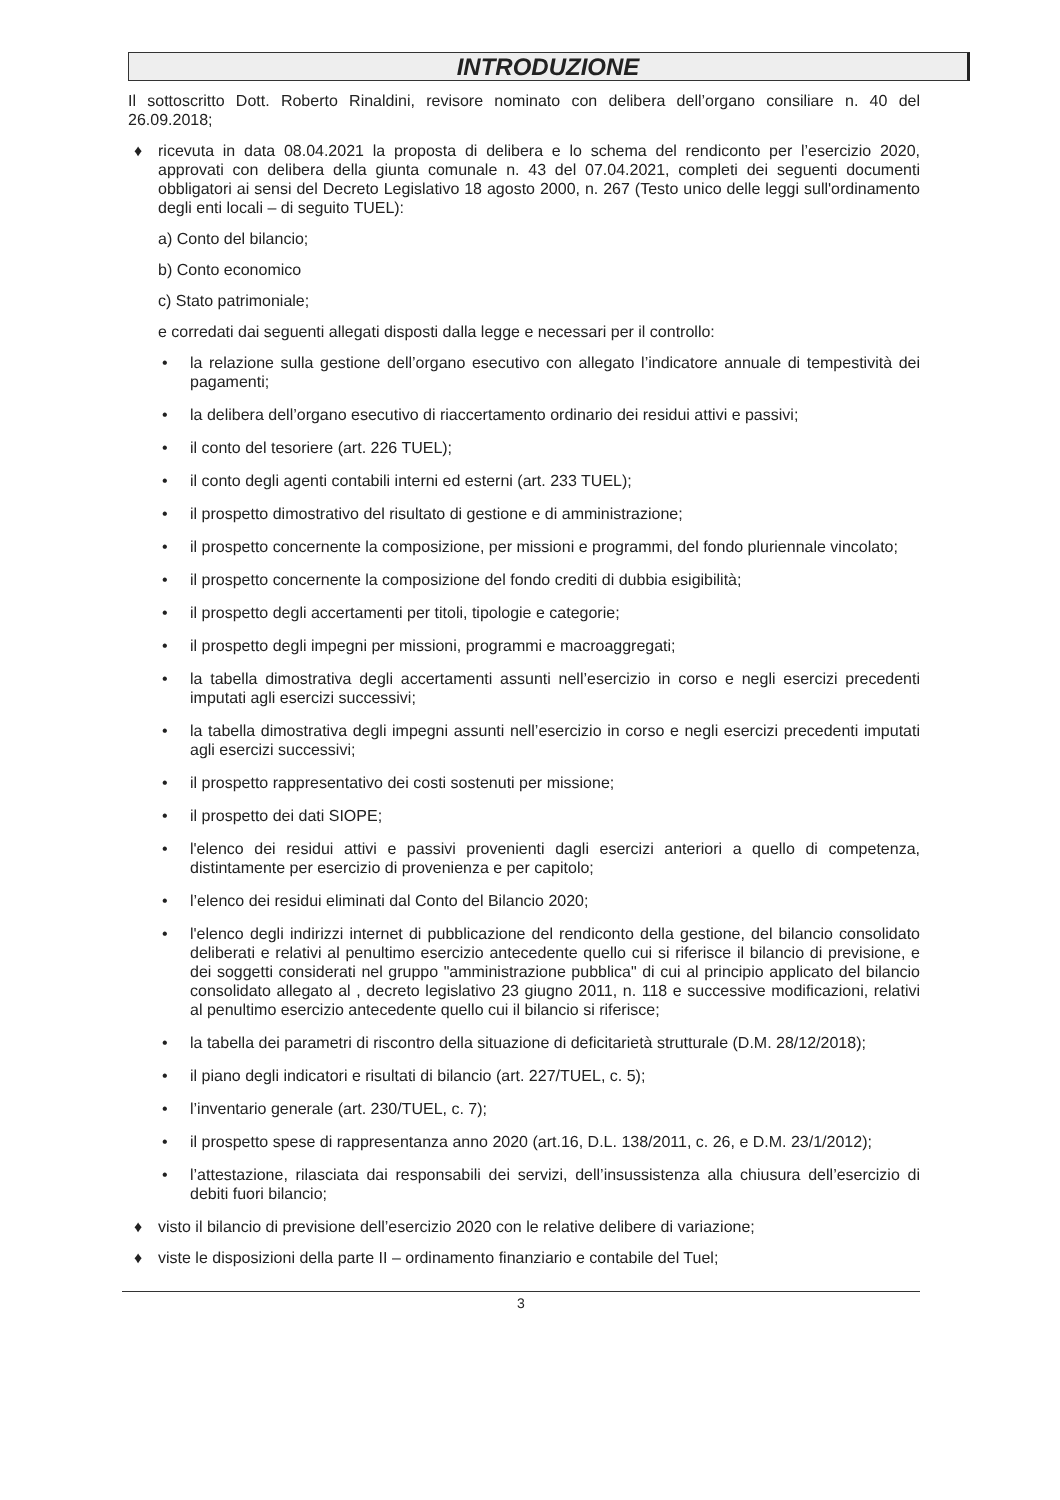INTRODUZIONE
Il sottoscritto Dott. Roberto Rinaldini, revisore nominato con delibera dell’organo consiliare n. 40 del 26.09.2018;
♦ ricevuta in data 08.04.2021 la proposta di delibera e lo schema del rendiconto per l’esercizio 2020, approvati con delibera della giunta comunale n. 43 del 07.04.2021, completi dei seguenti documenti obbligatori ai sensi del Decreto Legislativo 18 agosto 2000, n. 267 (Testo unico delle leggi sull'ordinamento degli enti locali – di seguito TUEL):
a) Conto del bilancio;
b) Conto economico
c) Stato patrimoniale;
e corredati dai seguenti allegati disposti dalla legge e necessari per il controllo:
• la relazione sulla gestione dell’organo esecutivo con allegato l’indicatore annuale di tempestività dei pagamenti;
• la delibera dell’organo esecutivo di riaccertamento ordinario dei residui attivi e passivi;
• il conto del tesoriere (art. 226 TUEL);
• il conto degli agenti contabili interni ed esterni (art. 233 TUEL);
• il prospetto dimostrativo del risultato di gestione e di amministrazione;
• il prospetto concernente la composizione, per missioni e programmi, del fondo pluriennale vincolato;
• il prospetto concernente la composizione del fondo crediti di dubbia esigibilità;
• il prospetto degli accertamenti per titoli, tipologie e categorie;
• il prospetto degli impegni per missioni, programmi e macroaggregati;
• la tabella dimostrativa degli accertamenti assunti nell’esercizio in corso e negli esercizi precedenti imputati agli esercizi successivi;
• la tabella dimostrativa degli impegni assunti nell’esercizio in corso e negli esercizi precedenti imputati agli esercizi successivi;
• il prospetto rappresentativo dei costi sostenuti per missione;
• il prospetto dei dati SIOPE;
• l'elenco dei residui attivi e passivi provenienti dagli esercizi anteriori a quello di competenza, distintamente per esercizio di provenienza e per capitolo;
• l’elenco dei residui eliminati dal Conto del Bilancio 2020;
• l'elenco degli indirizzi internet di pubblicazione del rendiconto della gestione, del bilancio consolidato deliberati e relativi al penultimo esercizio antecedente quello cui si riferisce il bilancio di previsione, e dei soggetti considerati nel gruppo "amministrazione pubblica" di cui al principio applicato del bilancio consolidato allegato al , decreto legislativo 23 giugno 2011, n. 118 e successive modificazioni, relativi al penultimo esercizio antecedente quello cui il bilancio si riferisce;
• la tabella dei parametri di riscontro della situazione di deficitarietà strutturale (D.M. 28/12/2018);
• il piano degli indicatori e risultati di bilancio (art. 227/TUEL, c. 5);
• l’inventario generale (art. 230/TUEL, c. 7);
• il prospetto spese di rappresentanza anno 2020 (art.16, D.L. 138/2011, c. 26, e D.M. 23/1/2012);
• l’attestazione, rilasciata dai responsabili dei servizi, dell’insussistenza alla chiusura dell’esercizio di debiti fuori bilancio;
♦ visto il bilancio di previsione dell’esercizio 2020 con le relative delibere di variazione;
♦ viste le disposizioni della parte II – ordinamento finanziario e contabile del Tuel;
3